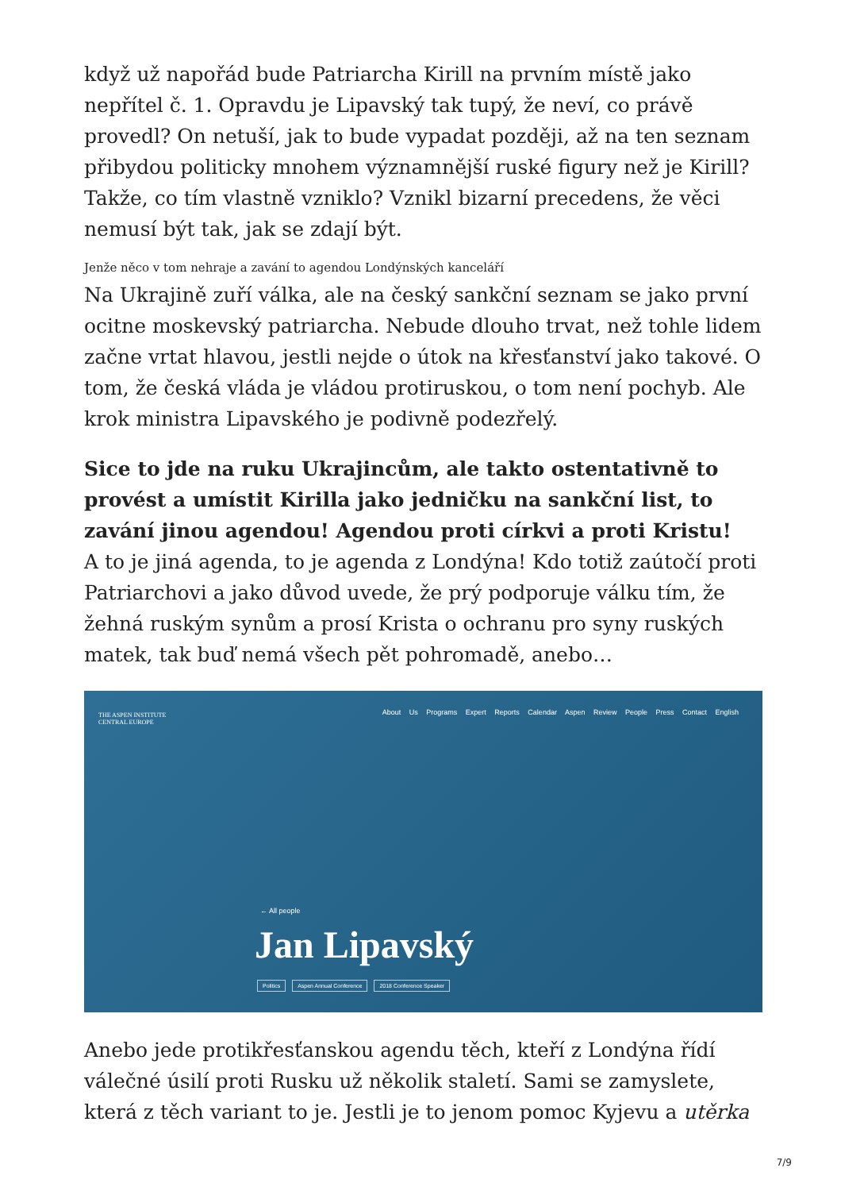když už napořád bude Patriarcha Kirill na prvním místě jako nepřítel č. 1. Opravdu je Lipavský tak tupý, že neví, co právě provedl? On netuší, jak to bude vypadat později, až na ten seznam přibydou politicky mnohem významnější ruské figury než je Kirill? Takže, co tím vlastně vzniklo? Vznikl bizarní precedens, že věci nemusí být tak, jak se zdají být.
Jenže něco v tom nehraje a zavání to agendou Londýnských kanceláří
Na Ukrajině zuří válka, ale na český sankční seznam se jako první ocitne moskevský patriarcha. Nebude dlouho trvat, než tohle lidem začne vrtat hlavou, jestli nejde o útok na křesťanství jako takové. O tom, že česká vláda je vládou protiruskou, o tom není pochyb. Ale krok ministra Lipavského je podivně podezřelý.
Sice to jde na ruku Ukrajincům, ale takto ostentativně to provést a umístit Kirilla jako jedničku na sankční list, to zavání jinou agendou! Agendou proti církvi a proti Kristu!
A to je jiná agenda, to je agenda z Londýna! Kdo totiž zaútočí proti Patriarchovi a jako důvod uvede, že prý podporuje válku tím, že žehná ruským synům a prosí Krista o ochranu pro syny ruských matek, tak buď nemá všech pět pohromadě, anebo…
THE ASPEN INSTITUTE
CENTRAL EUROPE
About Us Programs Expert Reports Calendar Aspen Review People Press Contact English
← All people
Jan Lipavský
Politics Aspen Annual Conference 2018 Conference Speaker
Anebo jede protikřesťanskou agendu těch, kteří z Londýna řídí válečné úsilí proti Rusku už několik staletí. Sami se zamyslete, která z těch variant to je. Jestli je to jenom pomoc Kyjevu a utěrka
7/9